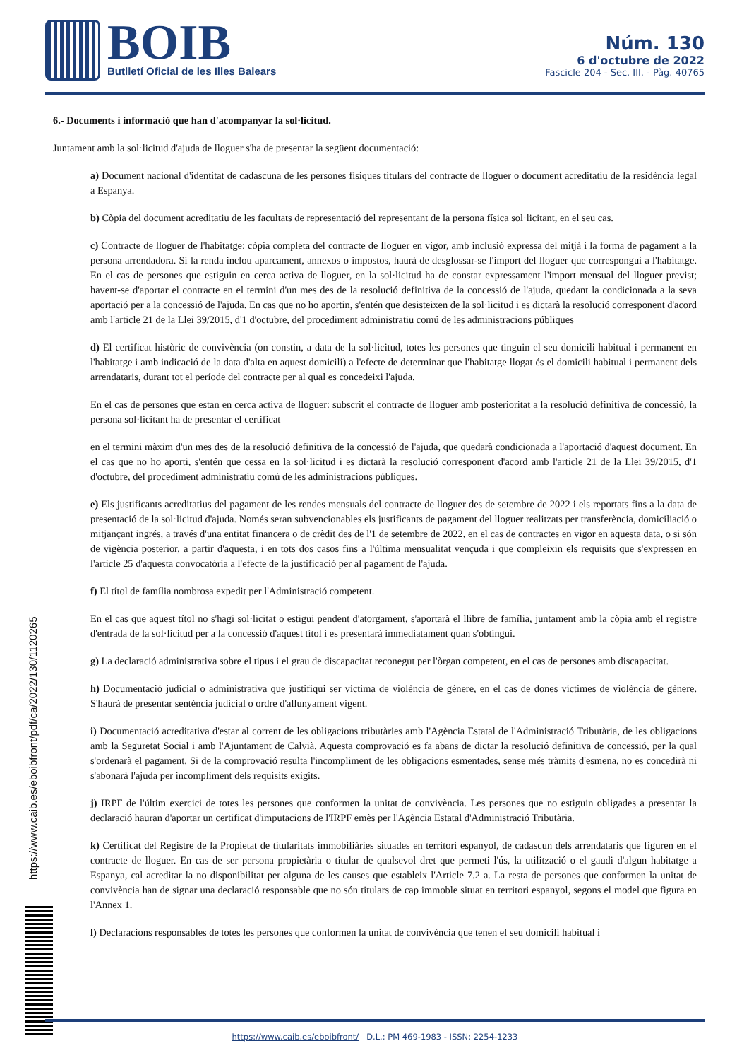BOIB
Butlletí Oficial de les Illes Balears
Núm. 130
6 d'octubre de 2022
Fascicle 204 - Sec. III. - Pàg. 40765
6.- Documents i informació que han d'acompanyar la sol·licitud.
Juntament amb la sol·licitud d'ajuda de lloguer s'ha de presentar la següent documentació:
a) Document nacional d'identitat de cadascuna de les persones físiques titulars del contracte de lloguer o document acreditatiu de la residència legal a Espanya.
b) Còpia del document acreditatiu de les facultats de representació del representant de la persona física sol·licitant, en el seu cas.
c) Contracte de lloguer de l'habitatge: còpia completa del contracte de lloguer en vigor, amb inclusió expressa del mitjà i la forma de pagament a la persona arrendadora. Si la renda inclou aparcament, annexos o impostos, haurà de desglossar-se l'import del lloguer que correspongui a l'habitatge. En el cas de persones que estiguin en cerca activa de lloguer, en la sol·licitud ha de constar expressament l'import mensual del lloguer previst; havent-se d'aportar el contracte en el termini d'un mes des de la resolució definitiva de la concessió de l'ajuda, quedant la condicionada a la seva aportació per a la concessió de l'ajuda. En cas que no ho aportin, s'entén que desisteixen de la sol·licitud i es dictarà la resolució corresponent d'acord amb l'article 21 de la Llei 39/2015, d'1 d'octubre, del procediment administratiu comú de les administracions públiques
d) El certificat històric de convivència (on constin, a data de la sol·licitud, totes les persones que tinguin el seu domicili habitual i permanent en l'habitatge i amb indicació de la data d'alta en aquest domicili) a l'efecte de determinar que l'habitatge llogat és el domicili habitual i permanent dels arrendataris, durant tot el període del contracte per al qual es concedeixi l'ajuda.
En el cas de persones que estan en cerca activa de lloguer: subscrit el contracte de lloguer amb posterioritat a la resolució definitiva de concessió, la persona sol·licitant ha de presentar el certificat
en el termini màxim d'un mes des de la resolució definitiva de la concessió de l'ajuda, que quedarà condicionada a l'aportació d'aquest document. En el cas que no ho aporti, s'entén que cessa en la sol·licitud i es dictarà la resolució corresponent d'acord amb l'article 21 de la Llei 39/2015, d'1 d'octubre, del procediment administratiu comú de les administracions públiques.
e) Els justificants acreditatius del pagament de les rendes mensuals del contracte de lloguer des de setembre de 2022 i els reportats fins a la data de presentació de la sol·licitud d'ajuda. Només seran subvencionables els justificants de pagament del lloguer realitzats per transferència, domiciliació o mitjançant ingrés, a través d'una entitat financera o de crèdit des de l'1 de setembre de 2022, en el cas de contractes en vigor en aquesta data, o si són de vigència posterior, a partir d'aquesta, i en tots dos casos fins a l'última mensualitat vençuda i que compleixin els requisits que s'expressen en l'article 25 d'aquesta convocatòria a l'efecte de la justificació per al pagament de l'ajuda.
f) El títol de família nombrosa expedit per l'Administració competent.
En el cas que aquest títol no s'hagi sol·licitat o estigui pendent d'atorgament, s'aportarà el llibre de família, juntament amb la còpia amb el registre d'entrada de la sol·licitud per a la concessió d'aquest títol i es presentarà immediatament quan s'obtingui.
g) La declaració administrativa sobre el tipus i el grau de discapacitat reconegut per l'òrgan competent, en el cas de persones amb discapacitat.
h) Documentació judicial o administrativa que justifiqui ser víctima de violència de gènere, en el cas de dones víctimes de violència de gènere. S'haurà de presentar sentència judicial o ordre d'allunyament vigent.
i) Documentació acreditativa d'estar al corrent de les obligacions tributàries amb l'Agència Estatal de l'Administració Tributària, de les obligacions amb la Seguretat Social i amb l'Ajuntament de Calvià. Aquesta comprovació es fa abans de dictar la resolució definitiva de concessió, per la qual s'ordenarà el pagament. Si de la comprovació resulta l'incompliment de les obligacions esmentades, sense més tràmits d'esmena, no es concedirà ni s'abonarà l'ajuda per incompliment dels requisits exigits.
j) IRPF de l'últim exercici de totes les persones que conformen la unitat de convivència. Les persones que no estiguin obligades a presentar la declaració hauran d'aportar un certificat d'imputacions de l'IRPF emès per l'Agència Estatal d'Administració Tributària.
k) Certificat del Registre de la Propietat de titularitats immobiliàries situades en territori espanyol, de cadascun dels arrendataris que figuren en el contracte de lloguer. En cas de ser persona propietària o titular de qualsevol dret que permeti l'ús, la utilització o el gaudi d'algun habitatge a Espanya, cal acreditar la no disponibilitat per alguna de les causes que estableix l'Article 7.2 a. La resta de persones que conformen la unitat de convivència han de signar una declaració responsable que no són titulars de cap immoble situat en territori espanyol, segons el model que figura en l'Annex 1.
l) Declaracions responsables de totes les persones que conformen la unitat de convivència que tenen el seu domicili habitual i
https://www.caib.es/eboibfront/pdf/ca/2022/130/1120265
https://www.caib.es/eboibfront/ D.L.: PM 469-1983 - ISSN: 2254-1233